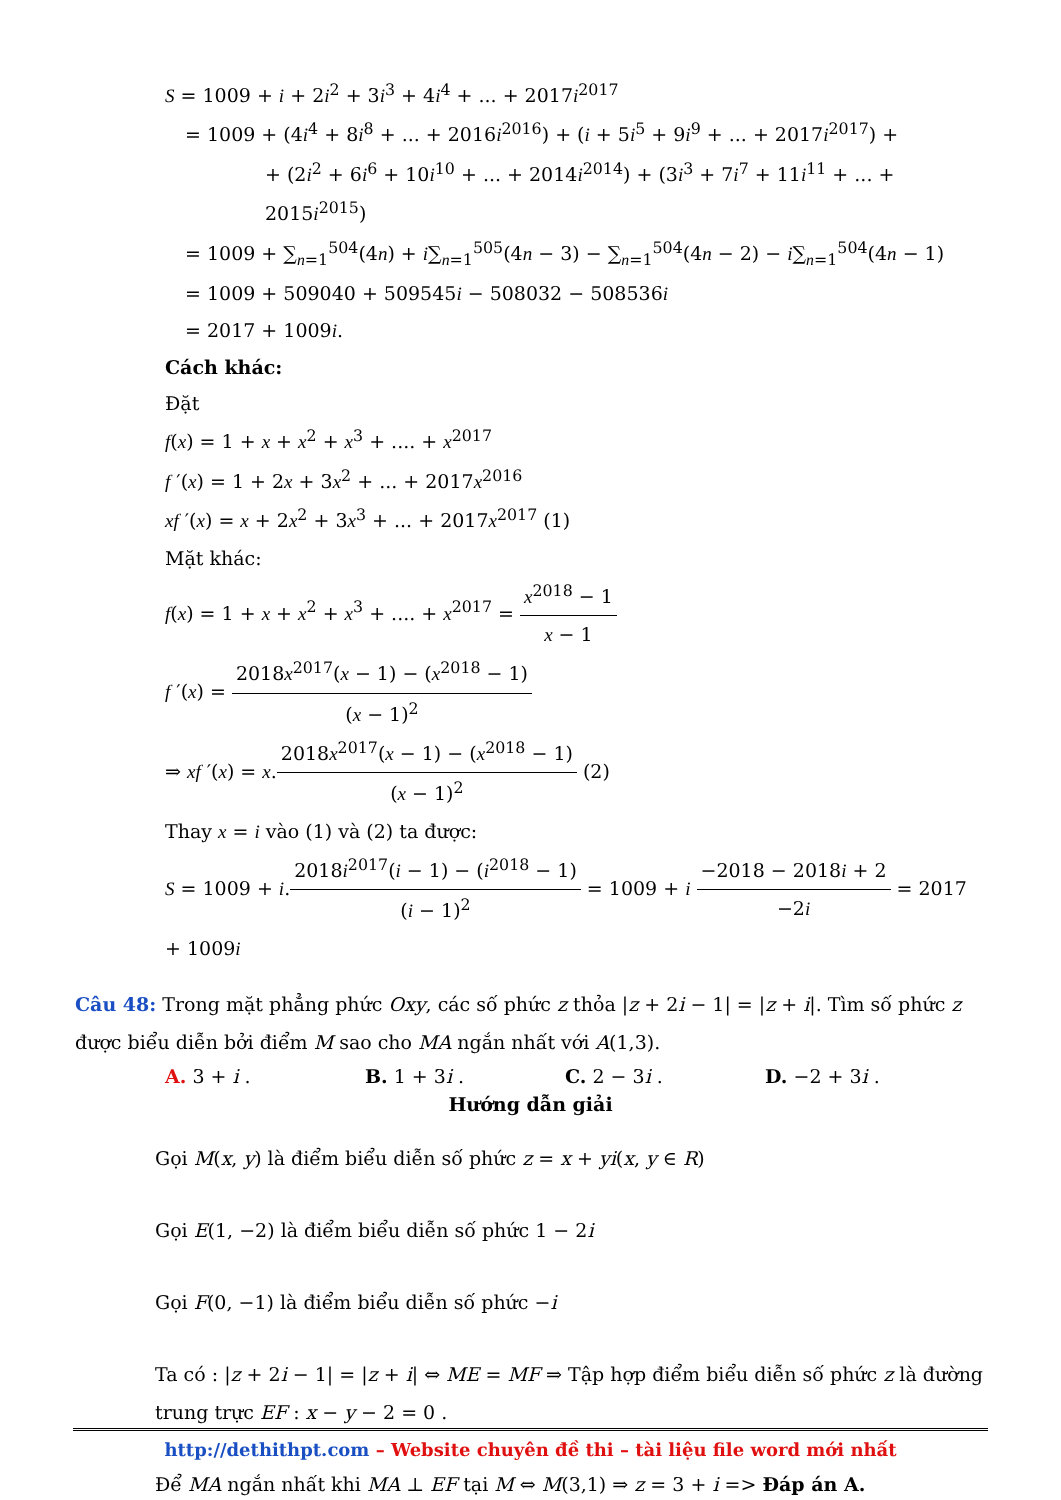S = 1009 + i + 2i<sup>2</sup> + 3i<sup>3</sup> + 4i<sup>4</sup> + ... + 2017i<sup>2017</sup>
= 1009 + (4i<sup>4</sup> + 8i<sup>8</sup> + ... + 2016i<sup>2016</sup>) + (i + 5i<sup>5</sup> + 9i<sup>9</sup> + ... + 2017i<sup>2017</sup>) +
+ (2i<sup>2</sup> + 6i<sup>6</sup> + 10i<sup>10</sup> + ... + 2014i<sup>2014</sup>) + (3i<sup>3</sup> + 7i<sup>7</sup> + 11i<sup>11</sup> + ... + 2015i<sup>2015</sup>)
= 1009 + ∑<sub>n=1</sub><sup>504</sup>(4n) + i∑<sub>n=1</sub><sup>505</sup>(4n − 3) − ∑<sub>n=1</sub><sup>504</sup>(4n − 2) − i∑<sub>n=1</sub><sup>504</sup>(4n − 1)
= 1009 + 509040 + 509545i − 508032 − 508536i
= 2017 + 1009i.
Cách khác:
Đặt
f(x) = 1 + x + x<sup>2</sup> + x<sup>3</sup> + .... + x<sup>2017</sup>
f ′(x) = 1 + 2x + 3x<sup>2</sup> + ... + 2017x<sup>2016</sup>
xf ′(x) = x + 2x<sup>2</sup> + 3x<sup>3</sup> + ... + 2017x<sup>2017</sup> (1)
Mặt khác:
f(x) = 1 + x + x<sup>2</sup> + x<sup>3</sup> + .... + x<sup>2017</sup> = x<sup>2018</sup> − 1 x − 1
f ′(x) = 2018x<sup>2017</sup>(x − 1) − (x<sup>2018</sup> − 1) (x − 1)<sup>2</sup>
⇒ xf ′(x) = x.2018x<sup>2017</sup>(x − 1) − (x<sup>2018</sup> − 1) (x − 1)<sup>2</sup> (2)
Thay x = i vào (1) và (2) ta được:
S = 1009 + i.2018i<sup>2017</sup>(i − 1) − (i<sup>2018</sup> − 1) (i − 1)<sup>2</sup> = 1009 + i −2018 − 2018i + 2 −2i = 2017 + 1009i
Câu 48: Trong mặt phẳng phức Oxy, các số phức z thỏa |z + 2i − 1| = |z + i|. Tìm số phức z được biểu diễn bởi điểm M sao cho MA ngắn nhất với A(1,3).
A. 3 + i . B. 1 + 3i . C. 2 − 3i . D. −2 + 3i .
Hướng dẫn giải
Gọi M(x, y) là điểm biểu diễn số phức z = x + yi(x, y ∈ R)
Gọi E(1, −2) là điểm biểu diễn số phức 1 − 2i
Gọi F(0, −1) là điểm biểu diễn số phức −i
Ta có : |z + 2i − 1| = |z + i| ⇔ ME = MF ⇒ Tập hợp điểm biểu diễn số phức z là đường trung trực EF : x − y − 2 = 0 .
Để MA ngắn nhất khi MA ⊥ EF tại M ⇔ M(3,1) ⇒ z = 3 + i => Đáp án A.
http://dethithpt.com – Website chuyên đề thi – tài liệu file word mới nhất